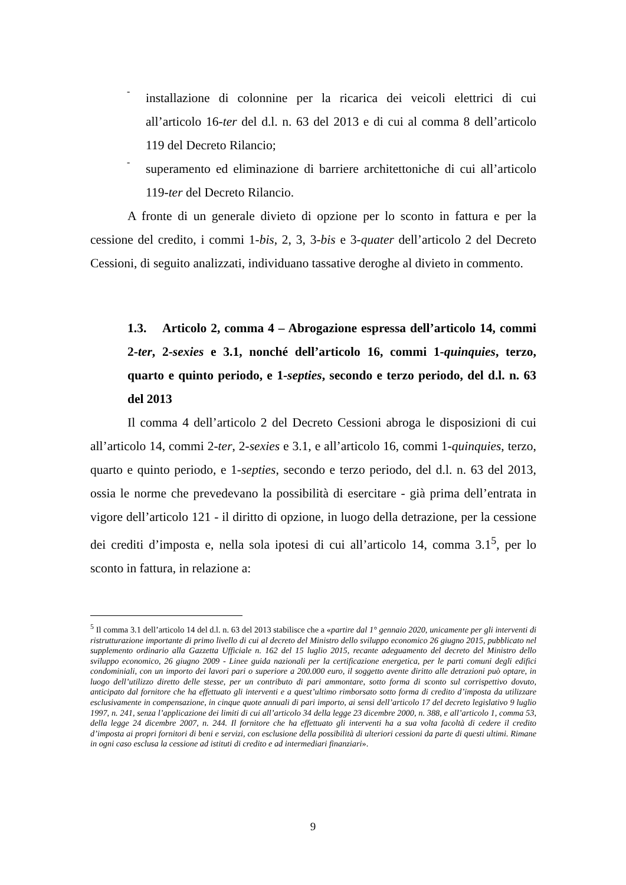-
installazione di colonnine per la ricarica dei veicoli elettrici di cui all’articolo 16-ter del d.l. n. 63 del 2013 e di cui al comma 8 dell’articolo 119 del Decreto Rilancio;
-
superamento ed eliminazione di barriere architettoniche di cui all’articolo 119-ter del Decreto Rilancio.
A fronte di un generale divieto di opzione per lo sconto in fattura e per la cessione del credito, i commi 1-bis, 2, 3, 3-bis e 3-quater dell’articolo 2 del Decreto Cessioni, di seguito analizzati, individuano tassative deroghe al divieto in commento.
1.3. Articolo 2, comma 4 – Abrogazione espressa dell’articolo 14, commi 2-ter, 2-sexies e 3.1, nonché dell’articolo 16, commi 1-quinquies, terzo, quarto e quinto periodo, e 1-septies, secondo e terzo periodo, del d.l. n. 63 del 2013
Il comma 4 dell’articolo 2 del Decreto Cessioni abroga le disposizioni di cui all’articolo 14, commi 2-ter, 2-sexies e 3.1, e all’articolo 16, commi 1-quinquies, terzo, quarto e quinto periodo, e 1-septies, secondo e terzo periodo, del d.l. n. 63 del 2013, ossia le norme che prevedevano la possibilità di esercitare - già prima dell’entrata in vigore dell’articolo 121 - il diritto di opzione, in luogo della detrazione, per la cessione dei crediti d’imposta e, nella sola ipotesi di cui all’articolo 14, comma 3.1<sup>5</sup>, per lo sconto in fattura, in relazione a:
<sup>5</sup> Il comma 3.1 dell’articolo 14 del d.l. n. 63 del 2013 stabilisce che a «partire dal 1° gennaio 2020, unicamente per gli interventi di ristrutturazione importante di primo livello di cui al decreto del Ministro dello sviluppo economico 26 giugno 2015, pubblicato nel supplemento ordinario alla Gazzetta Ufficiale n. 162 del 15 luglio 2015, recante adeguamento del decreto del Ministro dello sviluppo economico, 26 giugno 2009 - Linee guida nazionali per la certificazione energetica, per le parti comuni degli edifici condominiali, con un importo dei lavori pari o superiore a 200.000 euro, il soggetto avente diritto alle detrazioni può optare, in luogo dell’utilizzo diretto delle stesse, per un contributo di pari ammontare, sotto forma di sconto sul corrispettivo dovuto, anticipato dal fornitore che ha effettuato gli interventi e a quest’ultimo rimborsato sotto forma di credito d’imposta da utilizzare esclusivamente in compensazione, in cinque quote annuali di pari importo, ai sensi dell’articolo 17 del decreto legislativo 9 luglio 1997, n. 241, senza l’applicazione dei limiti di cui all’articolo 34 della legge 23 dicembre 2000, n. 388, e all’articolo 1, comma 53, della legge 24 dicembre 2007, n. 244. Il fornitore che ha effettuato gli interventi ha a sua volta facoltà di cedere il credito d’imposta ai propri fornitori di beni e servizi, con esclusione della possibilità di ulteriori cessioni da parte di questi ultimi. Rimane in ogni caso esclusa la cessione ad istituti di credito e ad intermediari finanziari».
9